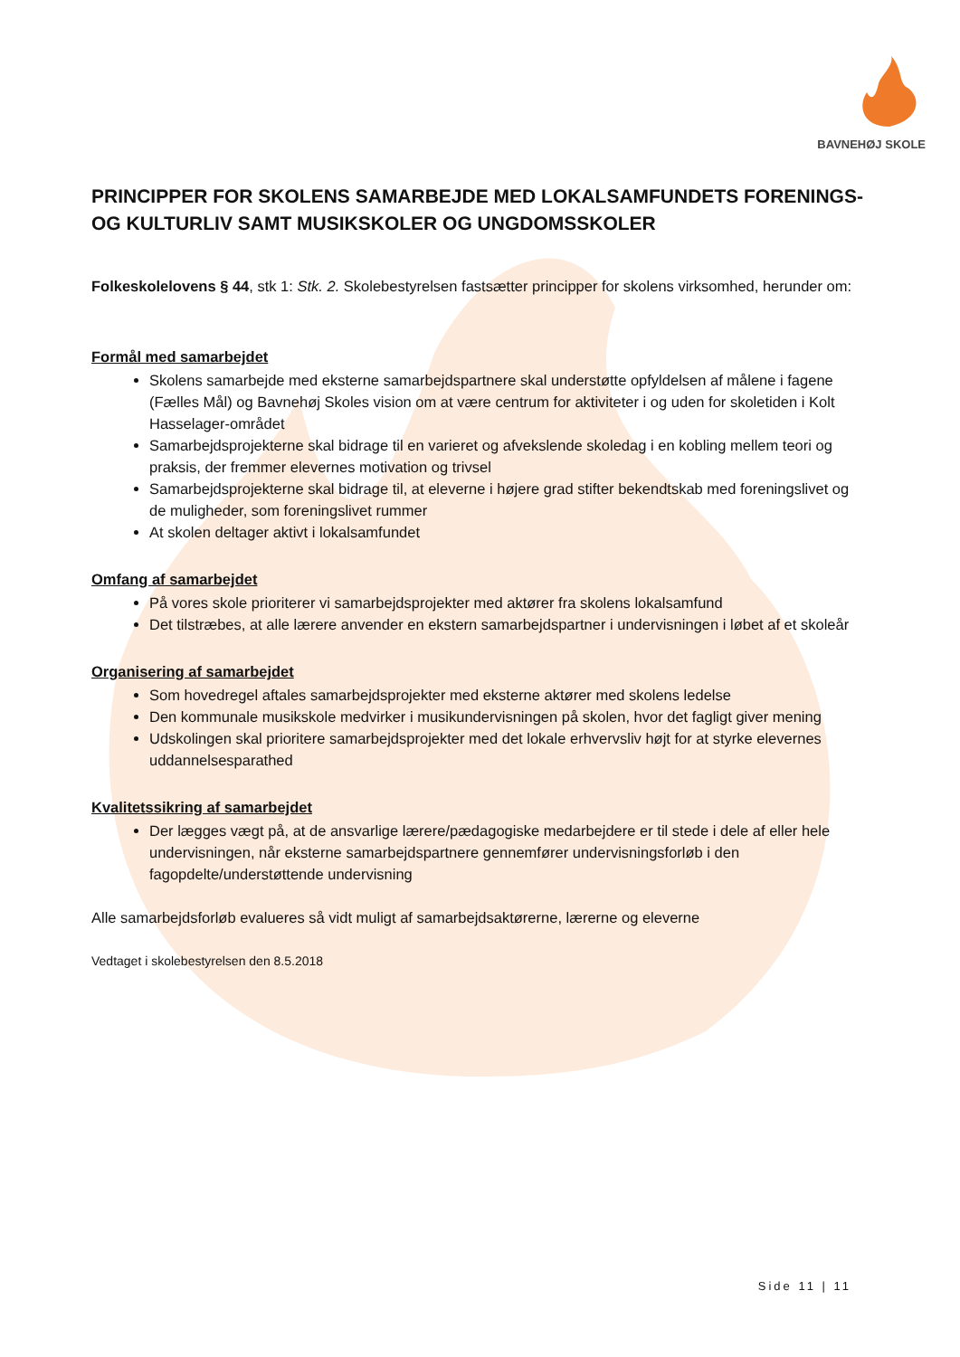BAVNEHØJ SKOLE
PRINCIPPER FOR SKOLENS SAMARBEJDE MED LOKALSAMFUNDETS FORENINGS- OG KULTURLIV SAMT MUSIKSKOLER OG UNGDOMSSKOLER
Folkeskolelovens § 44, stk 1: Stk. 2. Skolebestyrelsen fastsætter principper for skolens virksomhed, herunder om:
Formål med samarbejdet
Skolens samarbejde med eksterne samarbejdspartnere skal understøtte opfyldelsen af målene i fagene (Fælles Mål) og Bavnehøj Skoles vision om at være centrum for aktiviteter i og uden for skoletiden i Kolt Hasselager-området
Samarbejdsprojekterne skal bidrage til en varieret og afvekslende skoledag i en kobling mellem teori og praksis, der fremmer elevernes motivation og trivsel
Samarbejdsprojekterne skal bidrage til, at eleverne i højere grad stifter bekendtskab med foreningslivet og de muligheder, som foreningslivet rummer
At skolen deltager aktivt i lokalsamfundet
Omfang af samarbejdet
På vores skole prioriterer vi samarbejdsprojekter med aktører fra skolens lokalsamfund
Det tilstræbes, at alle lærere anvender en ekstern samarbejdspartner i undervisningen i løbet af et skoleår
Organisering af samarbejdet
Som hovedregel aftales samarbejdsprojekter med eksterne aktører med skolens ledelse
Den kommunale musikskole medvirker i musikundervisningen på skolen, hvor det fagligt giver mening
Udskolingen skal prioritere samarbejdsprojekter med det lokale erhvervsliv højt for at styrke elevernes uddannelsesparathed
Kvalitetssikring af samarbejdet
Der lægges vægt på, at de ansvarlige lærere/pædagogiske medarbejdere er til stede i dele af eller hele undervisningen, når eksterne samarbejdspartnere gennemfører undervisningsforløb i den fagopdelte/understøttende undervisning
Alle samarbejdsforløb evalueres så vidt muligt af samarbejdsaktørerne, lærerne og eleverne
Vedtaget i skolebestyrelsen den 8.5.2018
Side 11 | 11